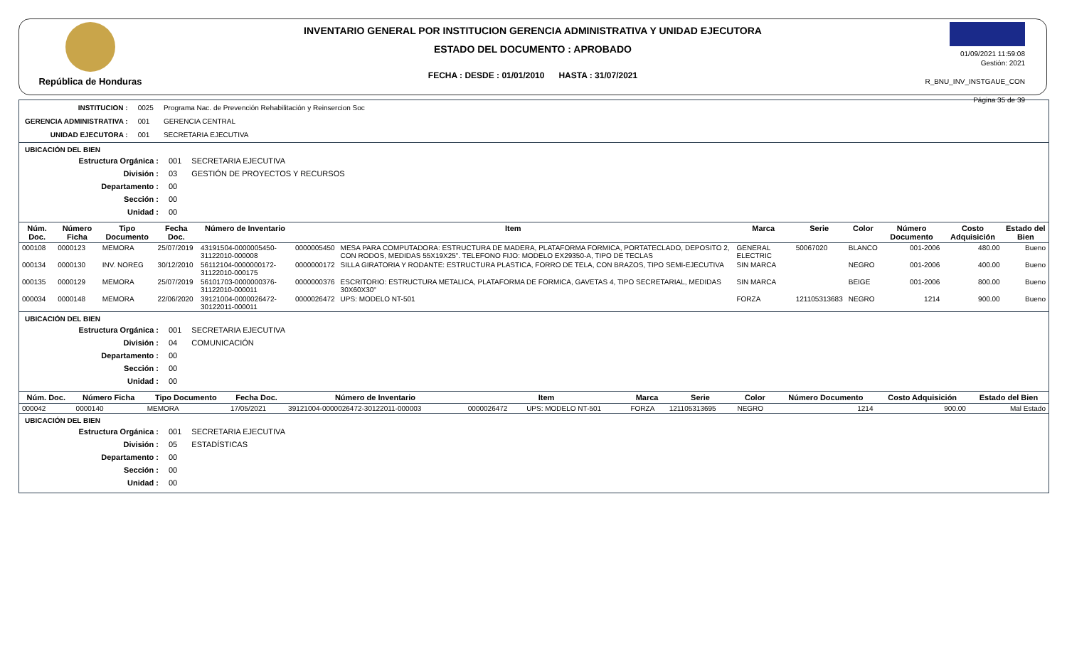República de Honduras
INVENTARIO GENERAL POR INSTITUCION GERENCIA ADMINISTRATIVA Y UNIDAD EJECUTORA
ESTADO DEL DOCUMENTO : APROBADO
FECHA : DESDE : 01/01/2010 HASTA : 31/07/2021
01/09/2021 11:59:08
Gestión: 2021
R_BNU_INV_INSTGAUE_CON
Página 35 de 39
| INSTITUCION : | 0025 | Programa Nac. de Prevención Rehabilitación y Reinsercion Soc |
| GERENCIA ADMINISTRATIVA : | 001 | GERENCIA CENTRAL |
| UNIDAD EJECUTORA : | 001 | SECRETARIA EJECUTIVA |
UBICACIÓN DEL BIEN
| Estructura Orgánica : | 001 | SECRETARIA EJECUTIVA |
| División : | 03 | GESTIÓN DE PROYECTOS Y RECURSOS |
| Departamento : | 00 | |
| Sección : | 00 | |
| Unidad : | 00 | |
| Núm. Doc. | Número Ficha | Tipo Documento | Fecha Doc. | Número de Inventario | Item | | Marca | Serie | Color | Número Documento | Costo Adquisición | Estado del Bien |
| --- | --- | --- | --- | --- | --- | --- | --- | --- | --- | --- | --- | --- |
| 000108 | 0000123 | MEMORA | 25/07/2019 | 43191504-0000005450-31122010-000008 | 0000005450 | MESA PARA COMPUTADORA: ESTRUCTURA DE MADERA, PLATAFORMA FORMICA, PORTATECLADO, DEPOSITO 2, CON RODOS, MEDIDAS 55X19X25". TELEFONO FIJO: MODELO EX29350-A, TIPO DE TECLAS | GENERAL ELECTRIC | 50067020 | BLANCO | 001-2006 | 480.00 | Bueno |
| 000134 | 0000130 | INV. NOREG | 30/12/2010 | 56112104-0000000172-31122010-000175 | 0000000172 | SILLA GIRATORIA Y RODANTE: ESTRUCTURA PLASTICA, FORRO DE TELA, CON BRAZOS, TIPO SEMI-EJECUTIVA | SIN MARCA | | NEGRO | 001-2006 | 400.00 | Bueno |
| 000135 | 0000129 | MEMORA | 25/07/2019 | 56101703-0000000376-31122010-000011 | 0000000376 | ESCRITORIO: ESTRUCTURA METALICA, PLATAFORMA DE FORMICA, GAVETAS 4, TIPO SECRETARIAL, MEDIDAS 30X60X30" | SIN MARCA | | BEIGE | 001-2006 | 800.00 | Bueno |
| 000034 | 0000148 | MEMORA | 22/06/2020 | 39121004-0000026472-30122011-000011 | 0000026472 | UPS: MODELO NT-501 | FORZA | 121105313683 | NEGRO | 1214 | 900.00 | Bueno |
UBICACIÓN DEL BIEN
| Estructura Orgánica : | 001 | SECRETARIA EJECUTIVA |
| División : | 04 | COMUNICACIÓN |
| Departamento : | 00 | |
| Sección : | 00 | |
| Unidad : | 00 | |
| Núm. Doc. | Número Ficha | Tipo Documento | Fecha Doc. | Número de Inventario | Item | | Marca | Serie | Color | Número Documento | Costo Adquisición | Estado del Bien |
| --- | --- | --- | --- | --- | --- | --- | --- | --- | --- | --- | --- | --- |
| 000042 | 0000140 | MEMORA | 17/05/2021 | 39121004-0000026472-30122011-000003 | 0000026472 | UPS: MODELO NT-501 | FORZA | 121105313695 | NEGRO | 1214 | 900.00 | Mal Estado |
UBICACIÓN DEL BIEN
| Estructura Orgánica : | 001 | SECRETARIA EJECUTIVA |
| División : | 05 | ESTADÍSTICAS |
| Departamento : | 00 | |
| Sección : | 00 | |
| Unidad : | 00 | |